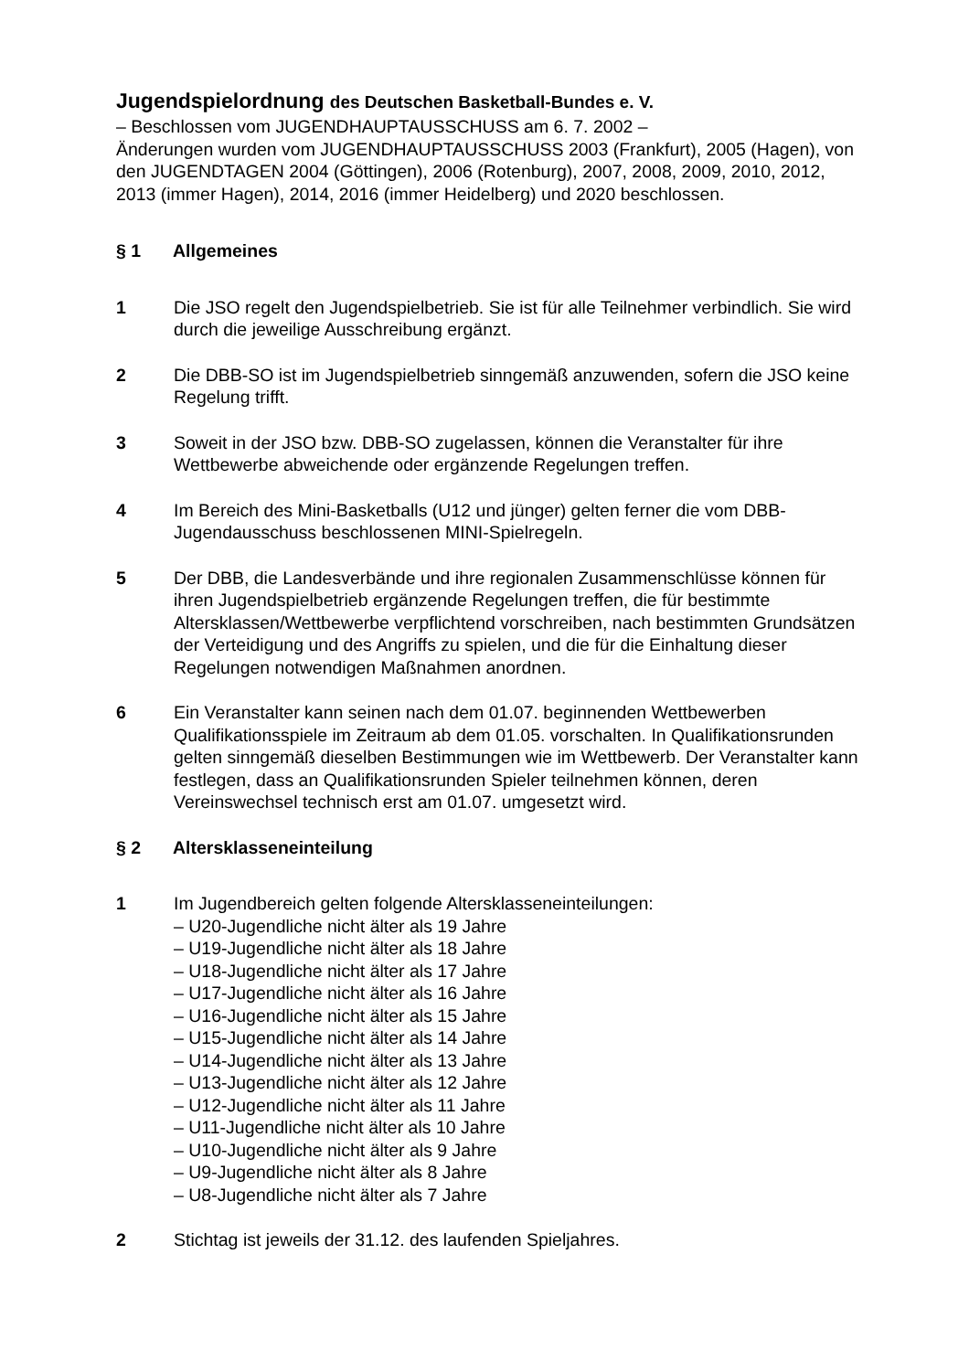Jugendspielordnung des Deutschen Basketball-Bundes e. V.
– Beschlossen vom JUGENDHAUPTAUSSCHUSS am 6. 7. 2002 –
Änderungen wurden vom JUGENDHAUPTAUSSCHUSS 2003 (Frankfurt), 2005 (Hagen), von den JUGENDTAGEN 2004 (Göttingen), 2006 (Rotenburg), 2007, 2008, 2009, 2010, 2012, 2013 (immer Hagen), 2014, 2016 (immer Heidelberg) und 2020 beschlossen.
§ 1 Allgemeines
1 Die JSO regelt den Jugendspielbetrieb. Sie ist für alle Teilnehmer verbindlich. Sie wird durch die jeweilige Ausschreibung ergänzt.
2 Die DBB-SO ist im Jugendspielbetrieb sinngemäß anzuwenden, sofern die JSO keine Regelung trifft.
3 Soweit in der JSO bzw. DBB-SO zugelassen, können die Veranstalter für ihre Wettbewerbe abweichende oder ergänzende Regelungen treffen.
4 Im Bereich des Mini-Basketballs (U12 und jünger) gelten ferner die vom DBB-Jugendausschuss beschlossenen MINI-Spielregeln.
5 Der DBB, die Landesverbände und ihre regionalen Zusammenschlüsse können für ihren Jugendspielbetrieb ergänzende Regelungen treffen, die für bestimmte Altersklassen/Wettbewerbe verpflichtend vorschreiben, nach bestimmten Grundsätzen der Verteidigung und des Angriffs zu spielen, und die für die Einhaltung dieser Regelungen notwendigen Maßnahmen anordnen.
6 Ein Veranstalter kann seinen nach dem 01.07. beginnenden Wettbewerben Qualifikationsspiele im Zeitraum ab dem 01.05. vorschalten. In Qualifikationsrunden gelten sinngemäß dieselben Bestimmungen wie im Wettbewerb. Der Veranstalter kann festlegen, dass an Qualifikationsrunden Spieler teilnehmen können, deren Vereinswechsel technisch erst am 01.07. umgesetzt wird.
§ 2 Altersklasseneinteilung
1 Im Jugendbereich gelten folgende Altersklasseneinteilungen:
– U20-Jugendliche nicht älter als 19 Jahre
– U19-Jugendliche nicht älter als 18 Jahre
– U18-Jugendliche nicht älter als 17 Jahre
– U17-Jugendliche nicht älter als 16 Jahre
– U16-Jugendliche nicht älter als 15 Jahre
– U15-Jugendliche nicht älter als 14 Jahre
– U14-Jugendliche nicht älter als 13 Jahre
– U13-Jugendliche nicht älter als 12 Jahre
– U12-Jugendliche nicht älter als 11 Jahre
– U11-Jugendliche nicht älter als 10 Jahre
– U10-Jugendliche nicht älter als 9 Jahre
– U9-Jugendliche nicht älter als 8 Jahre
– U8-Jugendliche nicht älter als 7 Jahre
2 Stichtag ist jeweils der 31.12. des laufenden Spieljahres.